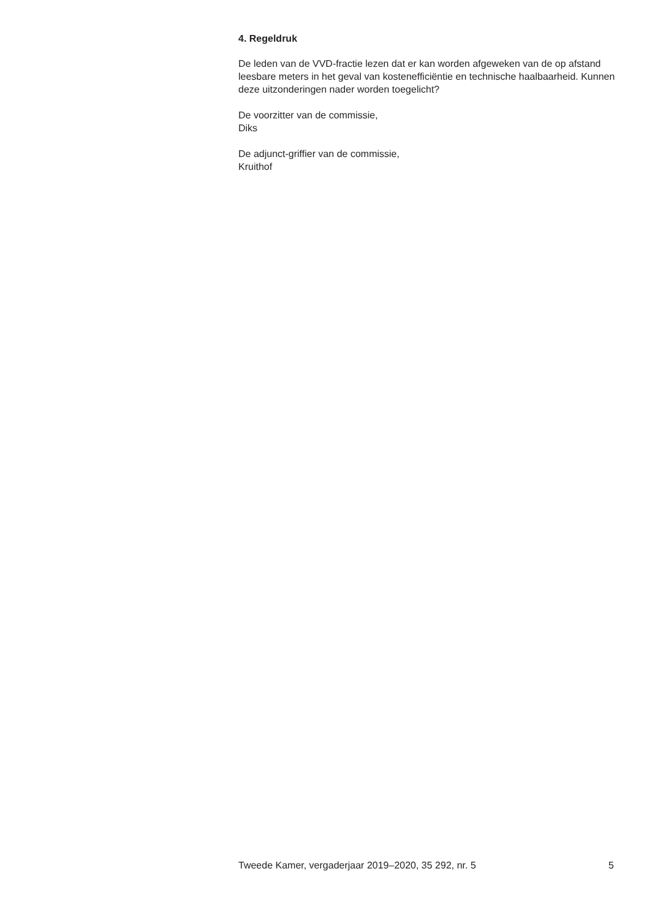4. Regeldruk
De leden van de VVD-fractie lezen dat er kan worden afgeweken van de op afstand leesbare meters in het geval van kostenefficiëntie en technische haalbaarheid. Kunnen deze uitzonderingen nader worden toegelicht?
De voorzitter van de commissie,
Diks
De adjunct-griffier van de commissie,
Kruithof
Tweede Kamer, vergaderjaar 2019–2020, 35 292, nr. 5 5